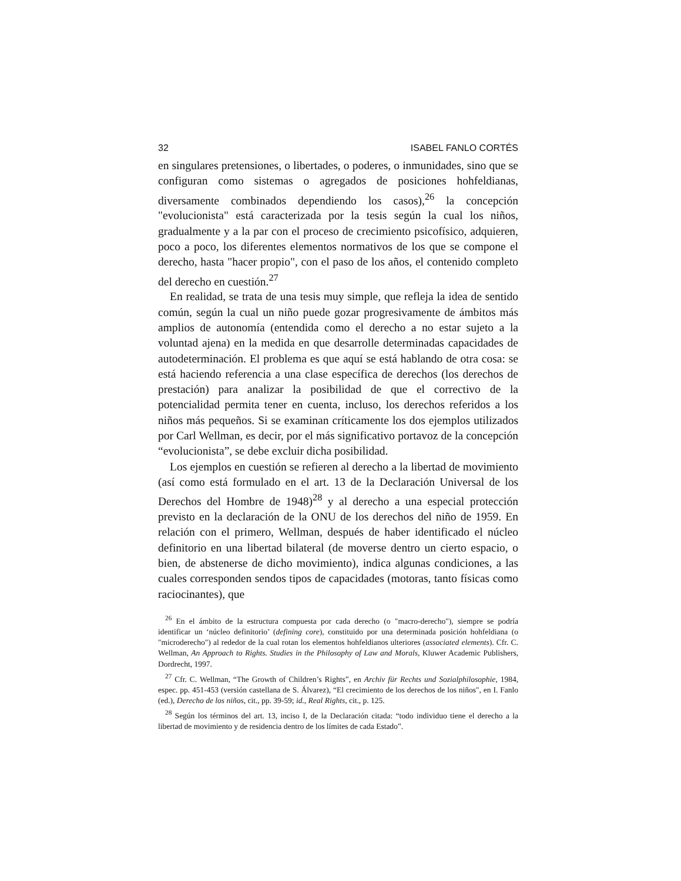32 ISABEL FANLO CORTÉS
en singulares pretensiones, o libertades, o poderes, o inmunidades, sino que se configuran como sistemas o agregados de posiciones hohfeldianas, diversamente combinados dependiendo los casos),<sup>26</sup> la concepción "evolucionista" está caracterizada por la tesis según la cual los niños, gradualmente y a la par con el proceso de crecimiento psicofísico, adquieren, poco a poco, los diferentes elementos normativos de los que se compone el derecho, hasta "hacer propio", con el paso de los años, el contenido completo del derecho en cuestión.<sup>27</sup>
En realidad, se trata de una tesis muy simple, que refleja la idea de sentido común, según la cual un niño puede gozar progresivamente de ámbitos más amplios de autonomía (entendida como el derecho a no estar sujeto a la voluntad ajena) en la medida en que desarrolle determinadas capacidades de autodeterminación. El problema es que aquí se está hablando de otra cosa: se está haciendo referencia a una clase específica de derechos (los derechos de prestación) para analizar la posibilidad de que el correctivo de la potencialidad permita tener en cuenta, incluso, los derechos referidos a los niños más pequeños. Si se examinan críticamente los dos ejemplos utilizados por Carl Wellman, es decir, por el más significativo portavoz de la concepción “evolucionista”, se debe excluir dicha posibilidad.
Los ejemplos en cuestión se refieren al derecho a la libertad de movimiento (así como está formulado en el art. 13 de la Declaración Universal de los Derechos del Hombre de 1948)<sup>28</sup> y al derecho a una especial protección previsto en la declaración de la ONU de los derechos del niño de 1959. En relación con el primero, Wellman, después de haber identificado el núcleo definitorio en una libertad bilateral (de moverse dentro un cierto espacio, o bien, de abstenerse de dicho movimiento), indica algunas condiciones, a las cuales corresponden sendos tipos de capacidades (motoras, tanto físicas como raciocinantes), que
<sup>26</sup> En el ámbito de la estructura compuesta por cada derecho (o "macro-derecho"), siempre se podría identificar un ‘núcleo definitorio’ (defining core), constituido por una determinada posición hohfeldiana (o "microderecho") al rededor de la cual rotan los elementos hohfeldianos ulteriores (associated elements). Cfr. C. Wellman, An Approach to Rights. Studies in the Philosophy of Law and Morals, Kluwer Academic Publishers, Dordrecht, 1997.
<sup>27</sup> Cfr. C. Wellman, “The Growth of Children’s Rights”, en Archiv für Rechts und Sozialphilosophie, 1984, espec. pp. 451-453 (versión castellana de S. Álvarez), “El crecimiento de los derechos de los niños", en I. Fanlo (ed.), Derecho de los niños, cit., pp. 39-59; id., Real Rights, cit., p. 125.
<sup>28</sup> Según los términos del art. 13, inciso I, de la Declaración citada: “todo individuo tiene el derecho a la libertad de movimiento y de residencia dentro de los límites de cada Estado”.